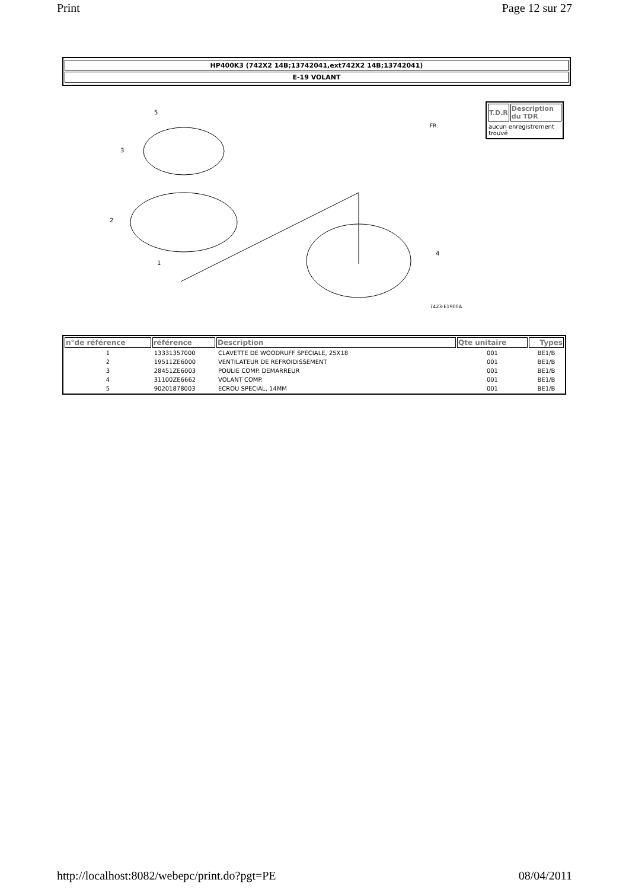Print Page 12 sur 27
HP400K3 (742X2 14B;13742041,ext742X2 14B;13742041)
E-19 VOLANT
5
3
2
1
4
7423-E1900A
FR.
| T.D.R | Description du TDR |
| --- | --- |
| aucun enregistrement trouvé | |
| n°de référence | référence | Description | Qte unitaire | Types |
| --- | --- | --- | --- | --- |
| 1 | 13331357000 | CLAVETTE DE WOODRUFF SPECIALE, 25X18 | 001 | BE1/B |
| 2 | 19511ZE6000 | VENTILATEUR DE REFROIDISSEMENT | 001 | BE1/B |
| 3 | 28451ZE6003 | POULIE COMP. DEMARREUR | 001 | BE1/B |
| 4 | 31100ZE6662 | VOLANT COMP. | 001 | BE1/B |
| 5 | 90201878003 | ECROU SPECIAL, 14MM | 001 | BE1/B |
http://localhost:8082/webepc/print.do?pgt=PE 08/04/2011